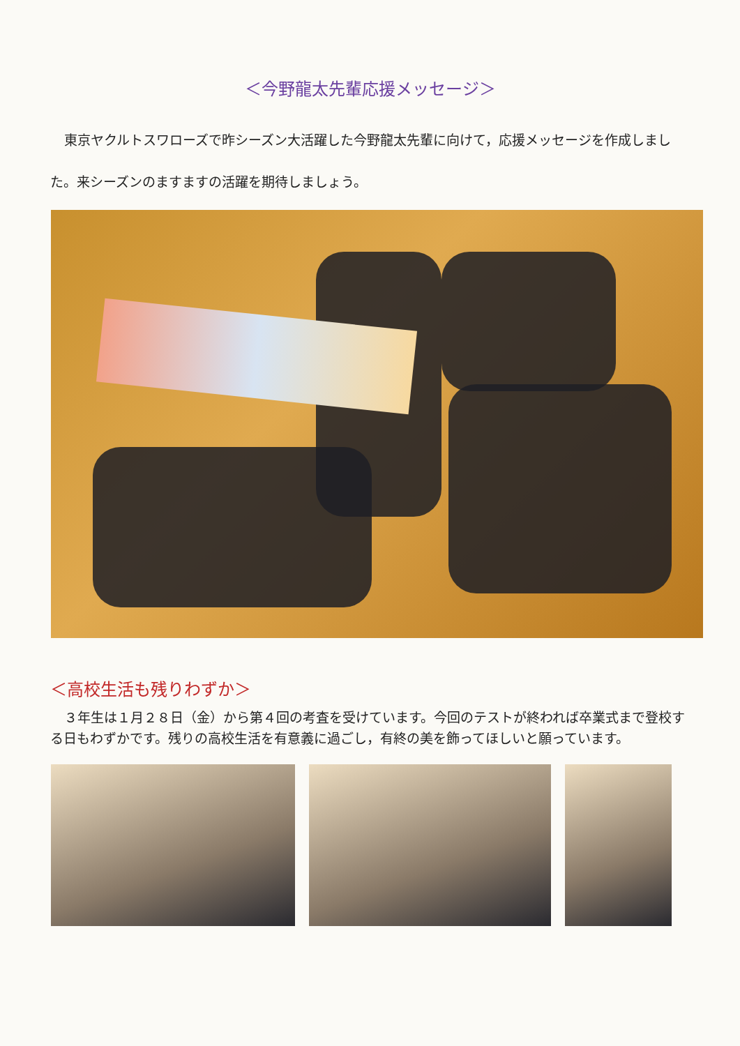＜今野龍太先輩応援メッセージ＞
東京ヤクルトスワローズで昨シーズン大活躍した今野龍太先輩に向けて，応援メッセージを作成しました。来シーズンのますますの活躍を期待しましょう。
＜高校生活も残りわずか＞
３年生は１月２８日（金）から第４回の考査を受けています。今回のテストが終われば卒業式まで登校する日もわずかです。残りの高校生活を有意義に過ごし，有終の美を飾ってほしいと願っています。